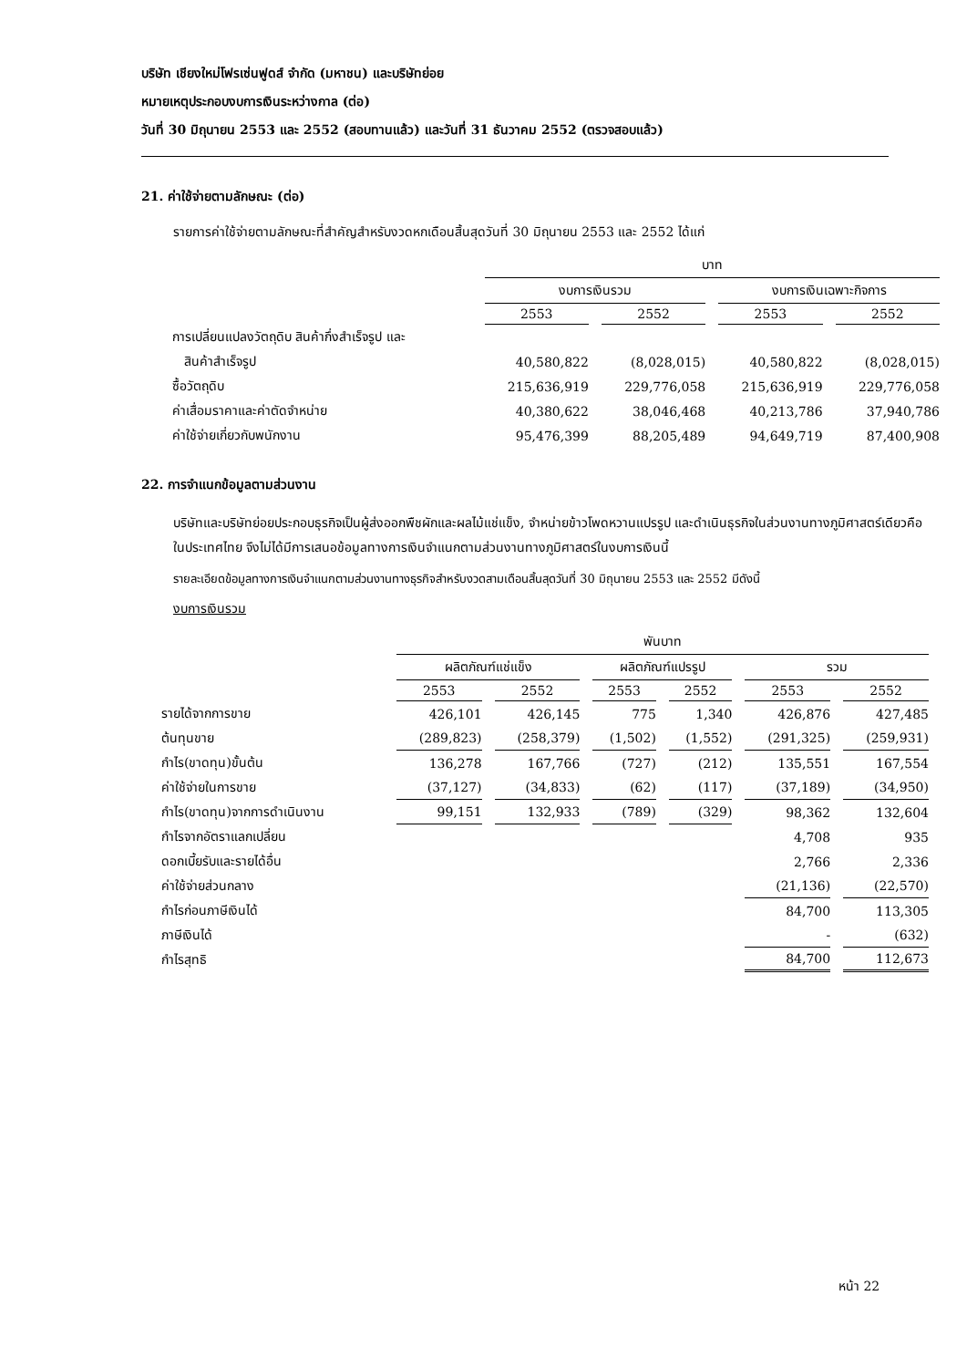บริษัท เชียงใหม่โฟรเซ่นฟูดส์ จำกัด (มหาชน) และบริษัทย่อย
หมายเหตุประกอบงบการเงินระหว่างกาล (ต่อ)
วันที่ 30 มิถุนายน 2553 และ 2552 (สอบทานแล้ว) และวันที่ 31 ธันวาคม 2552 (ตรวจสอบแล้ว)
21. ค่าใช้จ่ายตามลักษณะ (ต่อ)
รายการค่าใช้จ่ายตามลักษณะที่สำคัญสำหรับงวดหกเดือนสิ้นสุดวันที่ 30 มิถุนายน 2553 และ 2552 ได้แก่
| | บาท | | | |
| --- | --- | --- | --- | --- |
| | งบการเงินรวม | | งบการเงินเฉพาะกิจการ | |
| | 2553 | 2552 | 2553 | 2552 |
| การเปลี่ยนแปลงวัตถุดิบ สินค้ากึ่งสำเร็จรูป และ | | | | |
| สินค้าสำเร็จรูป | 40,580,822 | (8,028,015) | 40,580,822 | (8,028,015) |
| ซื้อวัตถุดิบ | 215,636,919 | 229,776,058 | 215,636,919 | 229,776,058 |
| ค่าเสื่อมราคาและค่าตัดจำหน่าย | 40,380,622 | 38,046,468 | 40,213,786 | 37,940,786 |
| ค่าใช้จ่ายเกี่ยวกับพนักงาน | 95,476,399 | 88,205,489 | 94,649,719 | 87,400,908 |
22. การจำแนกข้อมูลตามส่วนงาน
บริษัทและบริษัทย่อยประกอบธุรกิจเป็นผู้ส่งออกพืชผักและผลไม้แช่แข็ง, จำหน่ายข้าวโพดหวานแปรรูป และดำเนินธุรกิจในส่วนงานทางภูมิศาสตร์เดียวคือในประเทศไทย จึงไม่ได้มีการเสนอข้อมูลทางการเงินจำแนกตามส่วนงานทางภูมิศาสตร์ในงบการเงินนี้
รายละเอียดข้อมูลทางการเงินจำแนกตามส่วนงานทางธุรกิจสำหรับงวดสามเดือนสิ้นสุดวันที่ 30 มิถุนายน 2553 และ 2552 มีดังนี้
งบการเงินรวม
| | พันบาท | | | | | |
| --- | --- | --- | --- | --- | --- | --- |
| | ผลิตภัณฑ์แช่แข็ง | | ผลิตภัณฑ์แปรรูป | | รวม | |
| | 2553 | 2552 | 2553 | 2552 | 2553 | 2552 |
| รายได้จากการขาย | 426,101 | 426,145 | 775 | 1,340 | 426,876 | 427,485 |
| ต้นทุนขาย | (289,823) | (258,379) | (1,502) | (1,552) | (291,325) | (259,931) |
| กำไร(ขาดทุน)ขั้นต้น | 136,278 | 167,766 | (727) | (212) | 135,551 | 167,554 |
| ค่าใช้จ่ายในการขาย | (37,127) | (34,833) | (62) | (117) | (37,189) | (34,950) |
| กำไร(ขาดทุน)จากการดำเนินงาน | 99,151 | 132,933 | (789) | (329) | 98,362 | 132,604 |
| กำไรจากอัตราแลกเปลี่ยน | | | | | 4,708 | 935 |
| ดอกเบี้ยรับและรายได้อื่น | | | | | 2,766 | 2,336 |
| ค่าใช้จ่ายส่วนกลาง | | | | | (21,136) | (22,570) |
| กำไรก่อนภาษีเงินได้ | | | | | 84,700 | 113,305 |
| ภาษีเงินได้ | | | | | - | (632) |
| กำไรสุทธิ | | | | | 84,700 | 112,673 |
หน้า 22